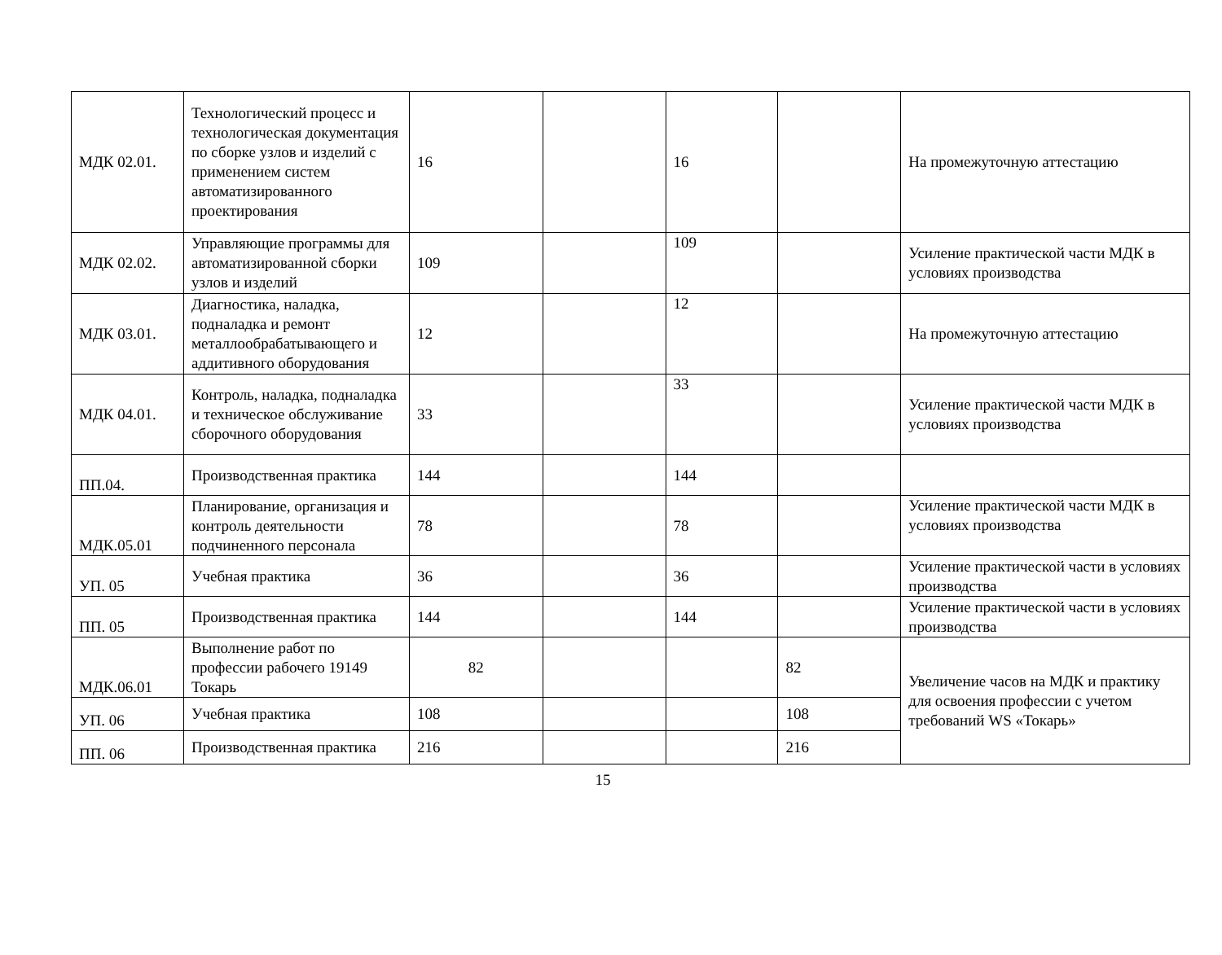| МДК 02.01. | Технологический процесс и технологическая документация по сборке узлов и изделий с применением систем автоматизированного проектирования | 16 | | 16 | | На промежуточную аттестацию |
| МДК 02.02. | Управляющие программы для автоматизированной сборки узлов и изделий | 109 | | 109 | | Усиление практической части МДК в условиях производства |
| МДК 03.01. | Диагностика, наладка, подналадка и ремонт металлообрабатывающего и аддитивного оборудования | 12 | | 12 | | На промежуточную аттестацию |
| МДК 04.01. | Контроль, наладка, подналадка и техническое обслуживание сборочного оборудования | 33 | | 33 | | Усиление практической части МДК в условиях производства |
| ПП.04. | Производственная практика | 144 | | 144 | | |
| МДК.05.01 | Планирование, организация и контроль деятельности подчиненного персонала | 78 | | 78 | | Усиление практической части МДК в условиях производства |
| УП. 05 | Учебная практика | 36 | | 36 | | Усиление практической части в условиях производства |
| ПП. 05 | Производственная практика | 144 | | 144 | | Усиление практической части в условиях производства |
| МДК.06.01 | Выполнение работ по профессии рабочего 19149 Токарь | 82 | | | 82 | Увеличение часов на МДК и практику для освоения профессии с учетом требований WS «Токарь» |
| УП. 06 | Учебная практика | 108 | | | 108 | |
| ПП. 06 | Производственная практика | 216 | | | 216 | |
15